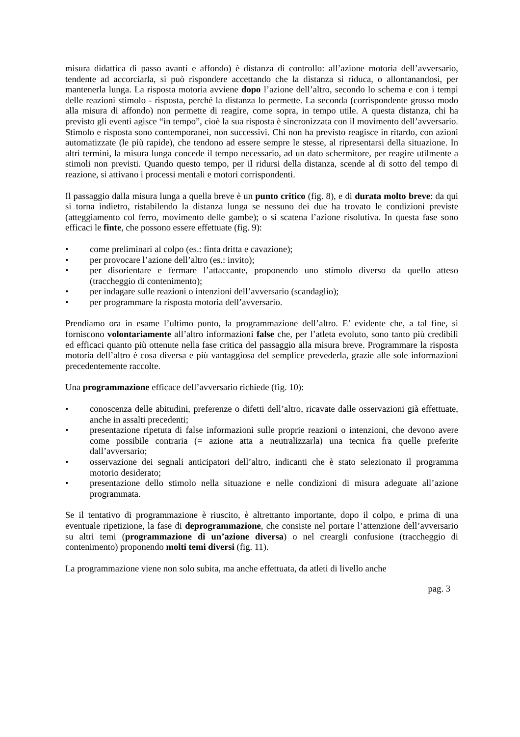misura didattica di passo avanti e affondo) è distanza di controllo: all’azione motoria dell’avversario, tendente ad accorciarla, si può rispondere accettando che la distanza si riduca, o allontanandosi, per mantenerla lunga. La risposta motoria avviene dopo l’azione dell’altro, secondo lo schema e con i tempi delle reazioni stimolo - risposta, perché la distanza lo permette. La seconda (corrispondente grosso modo alla misura di affondo) non permette di reagire, come sopra, in tempo utile. A questa distanza, chi ha previsto gli eventi agisce “in tempo”, cioè la sua risposta è sincronizzata con il movimento dell’avversario. Stimolo e risposta sono contemporanei, non successivi. Chi non ha previsto reagisce in ritardo, con azioni automatizzate (le più rapide), che tendono ad essere sempre le stesse, al ripresentarsi della situazione. In altri termini, la misura lunga concede il tempo necessario, ad un dato schermitore, per reagire utilmente a stimoli non previsti. Quando questo tempo, per il ridursi della distanza, scende al di sotto del tempo di reazione, si attivano i processi mentali e motori corrispondenti.
Il passaggio dalla misura lunga a quella breve è un punto critico (fig. 8), e di durata molto breve: da qui si torna indietro, ristabilendo la distanza lunga se nessuno dei due ha trovato le condizioni previste (atteggiamento col ferro, movimento delle gambe); o si scatena l’azione risolutiva. In questa fase sono efficaci le finte, che possono essere effettuate (fig. 9):
• come preliminari al colpo (es.: finta dritta e cavazione);
• per provocare l’azione dell’altro (es.: invito);
• per disorientare e fermare l’attaccante, proponendo uno stimolo diverso da quello atteso (traccheggio di contenimento);
• per indagare sulle reazioni o intenzioni dell’avversario (scandaglio);
• per programmare la risposta motoria dell’avversario.
Prendiamo ora in esame l’ultimo punto, la programmazione dell’altro. E’ evidente che, a tal fine, si forniscono volontariamente all’altro informazioni false che, per l’atleta evoluto, sono tanto più credibili ed efficaci quanto più ottenute nella fase critica del passaggio alla misura breve. Programmare la risposta motoria dell’altro è cosa diversa e più vantaggiosa del semplice prevederla, grazie alle sole informazioni precedentemente raccolte.
Una programmazione efficace dell’avversario richiede (fig. 10):
• conoscenza delle abitudini, preferenze o difetti dell’altro, ricavate dalle osservazioni già effettuate, anche in assalti precedenti;
• presentazione ripetuta di false informazioni sulle proprie reazioni o intenzioni, che devono avere come possibile contraria (= azione atta a neutralizzarla) una tecnica fra quelle preferite dall’avversario;
• osservazione dei segnali anticipatori dell’altro, indicanti che è stato selezionato il programma motorio desiderato;
• presentazione dello stimolo nella situazione e nelle condizioni di misura adeguate all’azione programmata.
Se il tentativo di programmazione è riuscito, è altrettanto importante, dopo il colpo, e prima di una eventuale ripetizione, la fase di deprogrammazione, che consiste nel portare l’attenzione dell’avversario su altri temi (programmazione di un’azione diversa) o nel creargli confusione (traccheggio di contenimento) proponendo molti temi diversi (fig. 11).
La programmazione viene non solo subita, ma anche effettuata, da atleti di livello anche
pag. 3